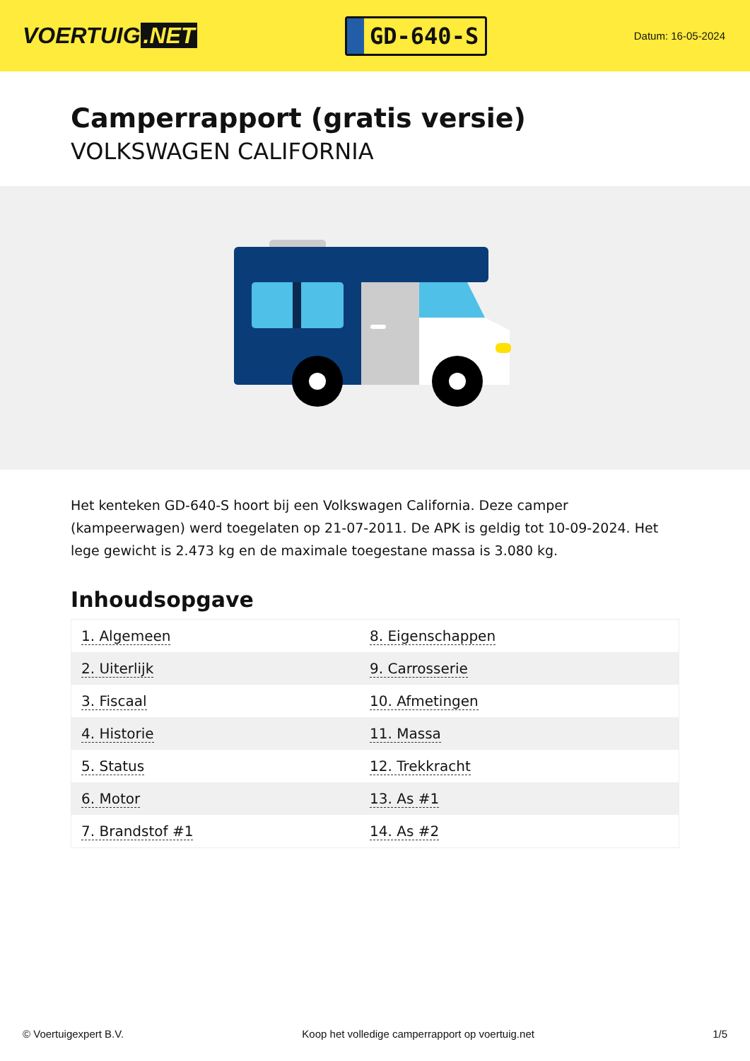VOERTUIG.NET
GD-640-S
Datum: 16-05-2024
Camperrapport (gratis versie)
VOLKSWAGEN CALIFORNIA
Het kenteken GD-640-S hoort bij een Volkswagen California. Deze camper (kampeerwagen) werd toegelaten op 21-07-2011. De APK is geldig tot 10-09-2024. Het lege gewicht is 2.473 kg en de maximale toegestane massa is 3.080 kg.
Inhoudsopgave
| 1. Algemeen | 8. Eigenschappen |
| 2. Uiterlijk | 9. Carrosserie |
| 3. Fiscaal | 10. Afmetingen |
| 4. Historie | 11. Massa |
| 5. Status | 12. Trekkracht |
| 6. Motor | 13. As #1 |
| 7. Brandstof #1 | 14. As #2 |
© Voertuigexpert B.V. Koop het volledige camperrapport op voertuig.net 1/5